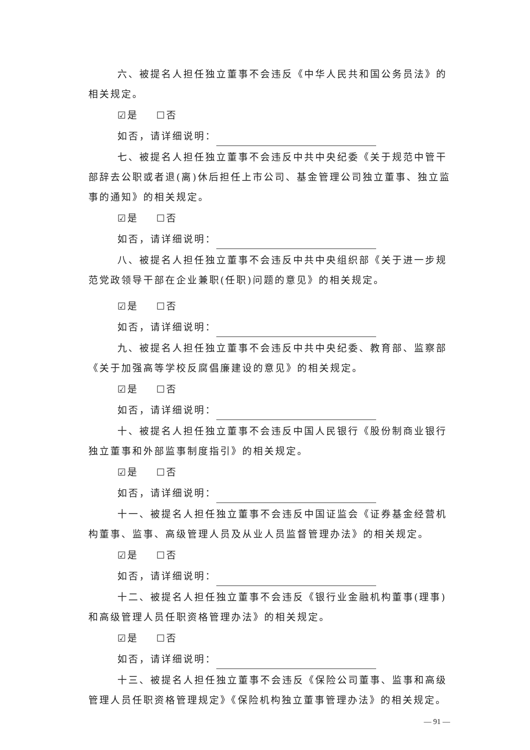六、被提名人担任独立董事不会违反《中华人民共和国公务员法》的相关规定。
☑是 ☐否
如否，请详细说明：
七、被提名人担任独立董事不会违反中共中央纪委《关于规范中管干部辞去公职或者退(离)休后担任上市公司、基金管理公司独立董事、独立监事的通知》的相关规定。
☑是 ☐否
如否，请详细说明：
八、被提名人担任独立董事不会违反中共中央组织部《关于进一步规范党政领导干部在企业兼职(任职)问题的意见》的相关规定。
☑是 ☐否
如否，请详细说明：
九、被提名人担任独立董事不会违反中共中央纪委、教育部、监察部《关于加强高等学校反腐倡廉建设的意见》的相关规定。
☑是 ☐否
如否，请详细说明：
十、被提名人担任独立董事不会违反中国人民银行《股份制商业银行独立董事和外部监事制度指引》的相关规定。
☑是 ☐否
如否，请详细说明：
十一、被提名人担任独立董事不会违反中国证监会《证券基金经营机构董事、监事、高级管理人员及从业人员监督管理办法》的相关规定。
☑是 ☐否
如否，请详细说明：
十二、被提名人担任独立董事不会违反《银行业金融机构董事(理事)和高级管理人员任职资格管理办法》的相关规定。
☑是 ☐否
如否，请详细说明：
十三、被提名人担任独立董事不会违反《保险公司董事、监事和高级管理人员任职资格管理规定》《保险机构独立董事管理办法》的相关规定。
— 91 —